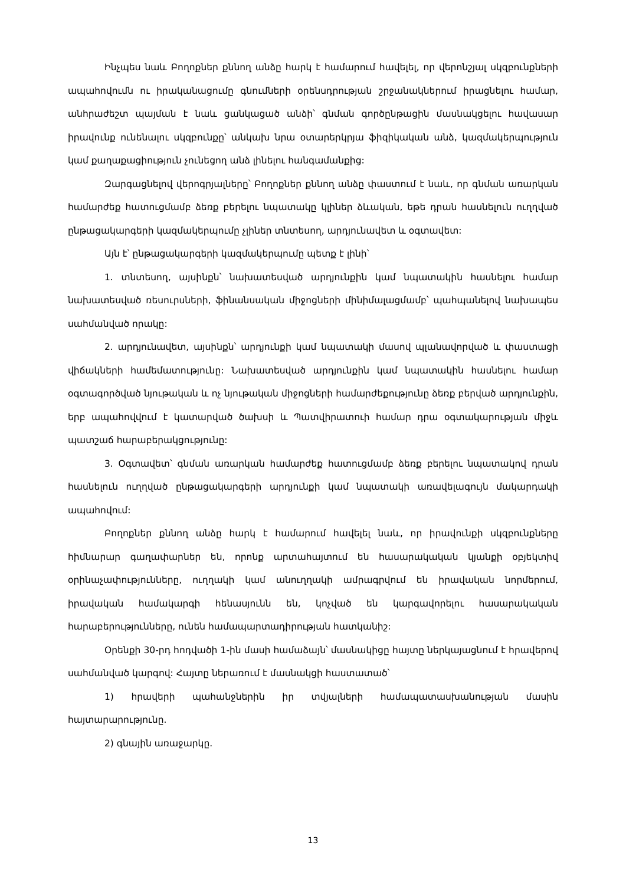Ինչպես նաև Բողոքներ քննող անձը հարկ է համարում հավելել, որ վերոնշյալ սկզբունքների ապահովումն ու իրականացումը գնումների օրենսդրության շրջանակներում իրացնելու համար, անհրաժեշտ պայման է նաև ցանկացած անձի՝ գնման գործընթացին մասնակցելու հավասար իրավունք ունենալու սկզբունքը՝ անկախ նրա օտարերկրյա ֆիզիկական անձ, կազմակերպություն կամ քաղաքացիություն չունեցող անձ լինելու հանգամանքից:
Զարգացնելով վերոգրյալները՝ Բողոքներ քննող անձը փաստում է նաև, որ գնման առարկան համարժեք հատուցմամբ ձեռք բերելու նպատակը կլիներ ձևական, եթե դրան հասնելուն ուղղված ընթացակարգերի կազմակերպումը չլիներ տնտեսող, արդյունավետ և օգտավետ:
Այն է՝ ընթացակարգերի կազմակերպումը պետք է լինի՝
1. տնտեսող, այսինքն՝ նախատեսված արդյունքին կամ նպատակին հասնելու համար նախատեսված ռեսուրսների, ֆինանսական միջոցների մինիմալացմամբ՝ պահպանելով նախապես սահմանված որակը:
2. արդյունավետ, այսինքն՝ արդյունքի կամ նպատակի մասով պլանավորված և փաստացի վիճակների համեմատությունը: Նախատեսված արդյունքին կամ նպատակին հասնելու համար օգտագործված նյութական և ոչ նյութական միջոցների համարժեքությունը ձեռք բերված արդյունքին, երբ ապահովվում է կատարված ծախսի և Պատվիրատուի համար դրա օգտակարության միջև պատշաճ հարաբերակցությունը:
3. Օգտավետ՝ գնման առարկան համարժեք հատուցմամբ ձեռք բերելու նպատակով դրան հասնելուն ուղղված ընթացակարգերի արդյունքի կամ նպատակի առավելագույն մակարդակի ապահովում:
Բողոքներ քննող անձը հարկ է համարում հավելել նաև, որ իրավունքի սկզբունքները հիմնարար գաղափարներ են, որոնք արտահայտում են հասարակական կյանքի օբյեկտիվ օրինաչափությունները, ուղղակի կամ անուղղակի ամրագրվում են իրավական նորմերում, իրավական համակարգի հենասյունն են, կոչված են կարգավորելու հասարակական հարաբերությունները, ունեն համապարտադիրության հատկանիշ:
Օրենքի 30-րդ հոդվածի 1-ին մասի համաձայն՝ մասնակիցը հայտը ներկայացնում է հրավերով սահմանված կարգով: Հայտը ներառում է մասնակցի հաստատած՝
1) հրավերի պահանջներին իր տվյալների համապատասխանության մասին հայտարարությունը.
2) գնային առաջարկը.
13